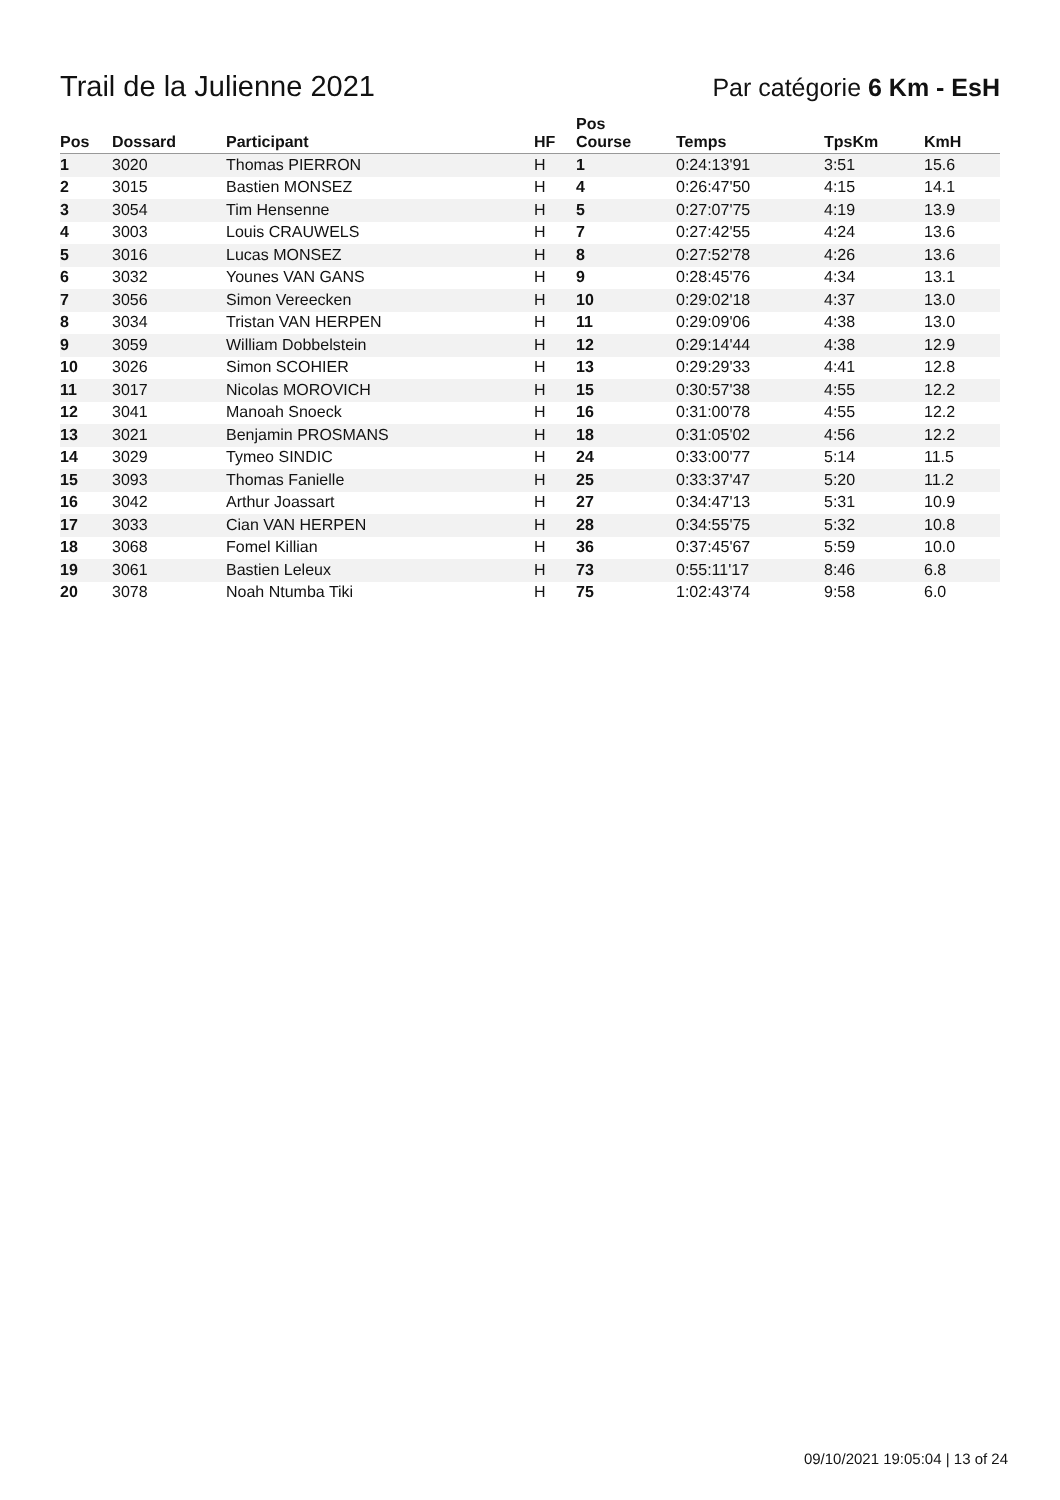Trail de la Julienne 2021
Par catégorie 6 Km - EsH
| Pos | Dossard | Participant | HF | Pos Course | Temps | TpsKm | KmH |
| --- | --- | --- | --- | --- | --- | --- | --- |
| 1 | 3020 | Thomas PIERRON | H | 1 | 0:24:13'91 | 3:51 | 15.6 |
| 2 | 3015 | Bastien MONSEZ | H | 4 | 0:26:47'50 | 4:15 | 14.1 |
| 3 | 3054 | Tim Hensenne | H | 5 | 0:27:07'75 | 4:19 | 13.9 |
| 4 | 3003 | Louis CRAUWELS | H | 7 | 0:27:42'55 | 4:24 | 13.6 |
| 5 | 3016 | Lucas MONSEZ | H | 8 | 0:27:52'78 | 4:26 | 13.6 |
| 6 | 3032 | Younes VAN GANS | H | 9 | 0:28:45'76 | 4:34 | 13.1 |
| 7 | 3056 | Simon Vereecken | H | 10 | 0:29:02'18 | 4:37 | 13.0 |
| 8 | 3034 | Tristan VAN HERPEN | H | 11 | 0:29:09'06 | 4:38 | 13.0 |
| 9 | 3059 | William Dobbelstein | H | 12 | 0:29:14'44 | 4:38 | 12.9 |
| 10 | 3026 | Simon SCOHIER | H | 13 | 0:29:29'33 | 4:41 | 12.8 |
| 11 | 3017 | Nicolas MOROVICH | H | 15 | 0:30:57'38 | 4:55 | 12.2 |
| 12 | 3041 | Manoah Snoeck | H | 16 | 0:31:00'78 | 4:55 | 12.2 |
| 13 | 3021 | Benjamin PROSMANS | H | 18 | 0:31:05'02 | 4:56 | 12.2 |
| 14 | 3029 | Tymeo SINDIC | H | 24 | 0:33:00'77 | 5:14 | 11.5 |
| 15 | 3093 | Thomas Fanielle | H | 25 | 0:33:37'47 | 5:20 | 11.2 |
| 16 | 3042 | Arthur Joassart | H | 27 | 0:34:47'13 | 5:31 | 10.9 |
| 17 | 3033 | Cian VAN HERPEN | H | 28 | 0:34:55'75 | 5:32 | 10.8 |
| 18 | 3068 | Fomel Killian | H | 36 | 0:37:45'67 | 5:59 | 10.0 |
| 19 | 3061 | Bastien Leleux | H | 73 | 0:55:11'17 | 8:46 | 6.8 |
| 20 | 3078 | Noah Ntumba Tiki | H | 75 | 1:02:43'74 | 9:58 | 6.0 |
09/10/2021 19:05:04 | 13 of 24